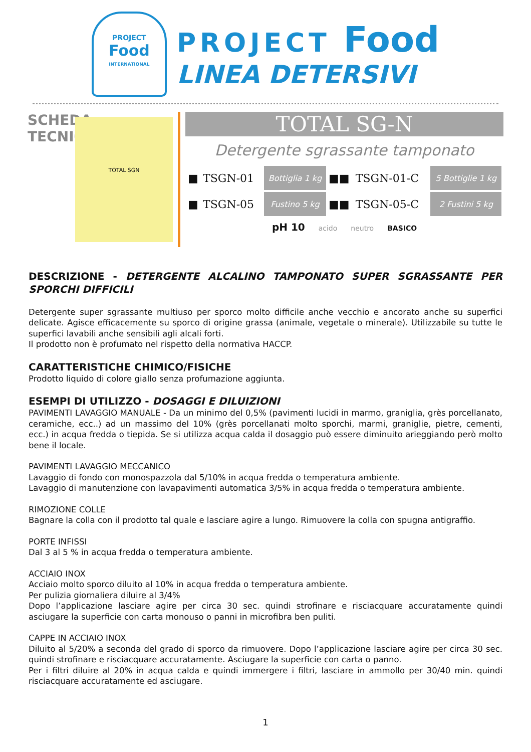PROJECT
Food
INTERNATIONAL
PROJECT Food
LINEA DETERSIVI
SCHEDA
TECNICA
TOTAL SGN
TOTAL SG-N
Detergente sgrassante tamponato
| ■ | TSGN-01 | Bottiglia 1 kg | ■■ | TSGN-01-C | 5 Bottiglie 1 kg |
| ■ | TSGN-05 | Fustino 5 kg | ■■ | TSGN-05-C | 2 Fustini 5 kg |
pH 10 acido neutro BASICO
DESCRIZIONE - DETERGENTE ALCALINO TAMPONATO SUPER SGRASSANTE PER SPORCHI DIFFICILI
Detergente super sgrassante multiuso per sporco molto difficile anche vecchio e ancorato anche su superfici delicate. Agisce efficacemente su sporco di origine grassa (animale, vegetale o minerale). Utilizzabile su tutte le superfici lavabili anche sensibili agli alcali forti.
Il prodotto non è profumato nel rispetto della normativa HACCP.
CARATTERISTICHE CHIMICO/FISICHE
Prodotto liquido di colore giallo senza profumazione aggiunta.
ESEMPI DI UTILIZZO - DOSAGGI E DILUIZIONI
PAVIMENTI LAVAGGIO MANUALE - Da un minimo del 0,5% (pavimenti lucidi in marmo, graniglia, grès porcellanato, ceramiche, ecc..) ad un massimo del 10% (grès porcellanati molto sporchi, marmi, graniglie, pietre, cementi, ecc.) in acqua fredda o tiepida. Se si utilizza acqua calda il dosaggio può essere diminuito arieggiando però molto bene il locale.
PAVIMENTI LAVAGGIO MECCANICO
Lavaggio di fondo con monospazzola dal 5/10% in acqua fredda o temperatura ambiente.
Lavaggio di manutenzione con lavapavimenti automatica 3/5% in acqua fredda o temperatura ambiente.
RIMOZIONE COLLE
Bagnare la colla con il prodotto tal quale e lasciare agire a lungo. Rimuovere la colla con spugna antigraffio.
PORTE INFISSI
Dal 3 al 5 % in acqua fredda o temperatura ambiente.
ACCIAIO INOX
Acciaio molto sporco diluito al 10% in acqua fredda o temperatura ambiente.
Per pulizia giornaliera diluire al 3/4%
Dopo l’applicazione lasciare agire per circa 30 sec. quindi strofinare e risciacquare accuratamente quindi asciugare la superficie con carta monouso o panni in microfibra ben puliti.
CAPPE IN ACCIAIO INOX
Diluito al 5/20% a seconda del grado di sporco da rimuovere. Dopo l’applicazione lasciare agire per circa 30 sec. quindi strofinare e risciacquare accuratamente. Asciugare la superficie con carta o panno.
Per i filtri diluire al 20% in acqua calda e quindi immergere i filtri, lasciare in ammollo per 30/40 min. quindi risciacquare accuratamente ed asciugare.
1